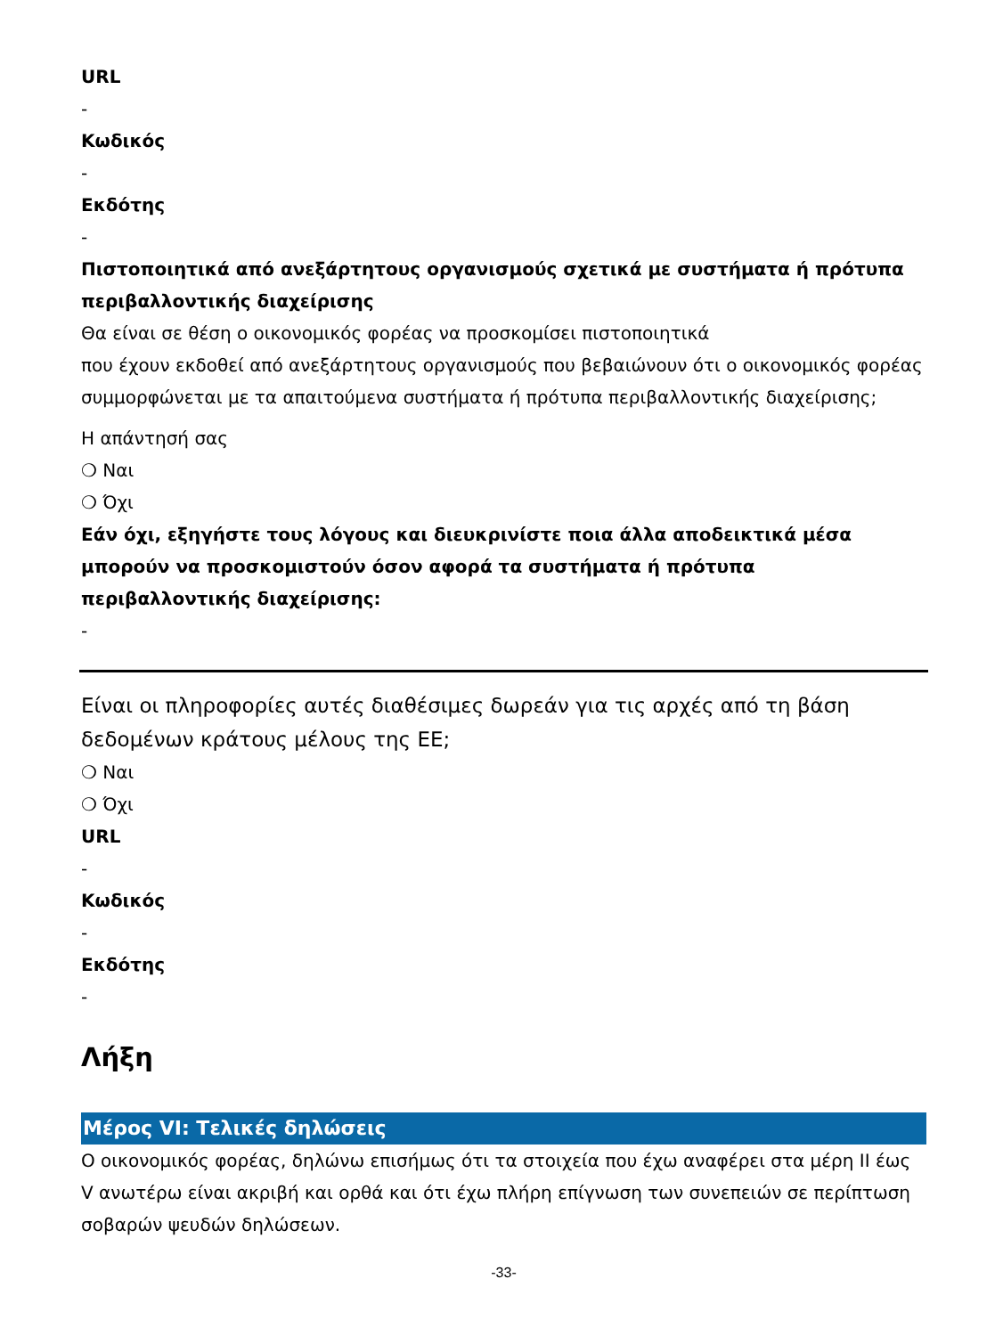URL
-
Κωδικός
-
Εκδότης
-
Πιστοποιητικά από ανεξάρτητους οργανισμούς σχετικά με συστήματα ή πρότυπα περιβαλλοντικής διαχείρισης
Θα είναι σε θέση ο οικονομικός φορέας να προσκομίσει πιστοποιητικά
που έχουν εκδοθεί από ανεξάρτητους οργανισμούς που βεβαιώνουν ότι ο οικονομικός φορέας συμμορφώνεται με τα απαιτούμενα συστήματα ή πρότυπα περιβαλλοντικής διαχείρισης;
Η απάντησή σας
❍ Ναι
❍ Όχι
Εάν όχι, εξηγήστε τους λόγους και διευκρινίστε ποια άλλα αποδεικτικά μέσα μπορούν να προσκομιστούν όσον αφορά τα συστήματα ή πρότυπα περιβαλλοντικής διαχείρισης:
-
Είναι οι πληροφορίες αυτές διαθέσιμες δωρεάν για τις αρχές από τη βάση δεδομένων κράτους μέλους της ΕΕ;
❍ Ναι
❍ Όχι
URL
-
Κωδικός
-
Εκδότης
-
Λήξη
Μέρος VI: Τελικές δηλώσεις
Ο οικονομικός φορέας, δηλώνω επισήμως ότι τα στοιχεία που έχω αναφέρει στα μέρη II έως V ανωτέρω είναι ακριβή και ορθά και ότι έχω πλήρη επίγνωση των συνεπειών σε περίπτωση σοβαρών ψευδών δηλώσεων.
-33-